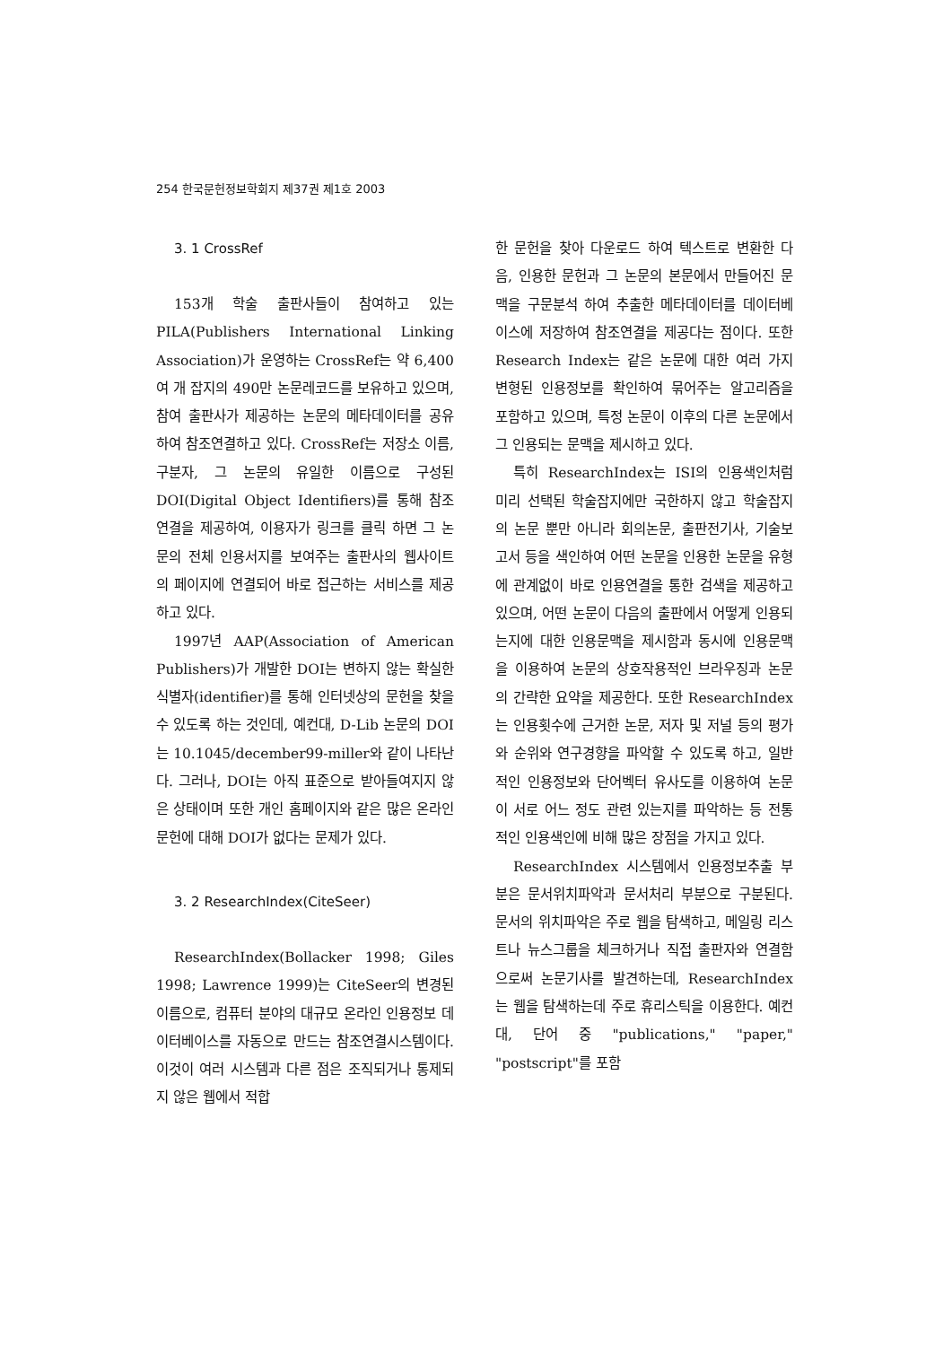254 한국문헌정보학회지 제37권 제1호 2003
3. 1 CrossRef
153개 학술 출판사들이 참여하고 있는 PILA(Publishers International Linking Association)가 운영하는 CrossRef는 약 6,400여 개 잡지의 490만 논문레코드를 보유하고 있으며, 참여 출판사가 제공하는 논문의 메타데이터를 공유하여 참조연결하고 있다. CrossRef는 저장소 이름, 구분자, 그 논문의 유일한 이름으로 구성된 DOI(Digital Object Identifiers)를 통해 참조연결을 제공하여, 이용자가 링크를 클릭 하면 그 논문의 전체 인용서지를 보여주는 출판사의 웹사이트의 페이지에 연결되어 바로 접근하는 서비스를 제공하고 있다.
1997년 AAP(Association of American Publishers)가 개발한 DOI는 변하지 않는 확실한 식별자(identifier)를 통해 인터넷상의 문헌을 찾을 수 있도록 하는 것인데, 예컨대, D-Lib 논문의 DOI는 10.1045/december99-miller와 같이 나타난다. 그러나, DOI는 아직 표준으로 받아들여지지 않은 상태이며 또한 개인 홈페이지와 같은 많은 온라인 문헌에 대해 DOI가 없다는 문제가 있다.
3. 2 ResearchIndex(CiteSeer)
ResearchIndex(Bollacker 1998; Giles 1998; Lawrence 1999)는 CiteSeer의 변경된 이름으로, 컴퓨터 분야의 대규모 온라인 인용정보 데이터베이스를 자동으로 만드는 참조연결시스템이다. 이것이 여러 시스템과 다른 점은 조직되거나 통제되지 않은 웹에서 적합
한 문헌을 찾아 다운로드 하여 텍스트로 변환한 다음, 인용한 문헌과 그 논문의 본문에서 만들어진 문맥을 구문분석 하여 추출한 메타데이터를 데이터베이스에 저장하여 참조연결을 제공다는 점이다. 또한 Research Index는 같은 논문에 대한 여러 가지 변형된 인용정보를 확인하여 묶어주는 알고리즘을 포함하고 있으며, 특정 논문이 이후의 다른 논문에서 그 인용되는 문맥을 제시하고 있다.
특히 ResearchIndex는 ISI의 인용색인처럼 미리 선택된 학술잡지에만 국한하지 않고 학술잡지의 논문 뿐만 아니라 회의논문, 출판전기사, 기술보고서 등을 색인하여 어떤 논문을 인용한 논문을 유형에 관계없이 바로 인용연결을 통한 검색을 제공하고 있으며, 어떤 논문이 다음의 출판에서 어떻게 인용되는지에 대한 인용문맥을 제시함과 동시에 인용문맥을 이용하여 논문의 상호작용적인 브라우징과 논문의 간략한 요약을 제공한다. 또한 ResearchIndex는 인용횟수에 근거한 논문, 저자 및 저널 등의 평가와 순위와 연구경향을 파악할 수 있도록 하고, 일반적인 인용정보와 단어벡터 유사도를 이용하여 논문이 서로 어느 정도 관련 있는지를 파악하는 등 전통적인 인용색인에 비해 많은 장점을 가지고 있다.
ResearchIndex 시스템에서 인용정보추출 부분은 문서위치파악과 문서처리 부분으로 구분된다. 문서의 위치파악은 주로 웹을 탐색하고, 메일링 리스트나 뉴스그룹을 체크하거나 직접 출판자와 연결함으로써 논문기사를 발견하는데, ResearchIndex는 웹을 탐색하는데 주로 휴리스틱을 이용한다. 예컨대, 단어 중 "publications," "paper," "postscript"를 포함